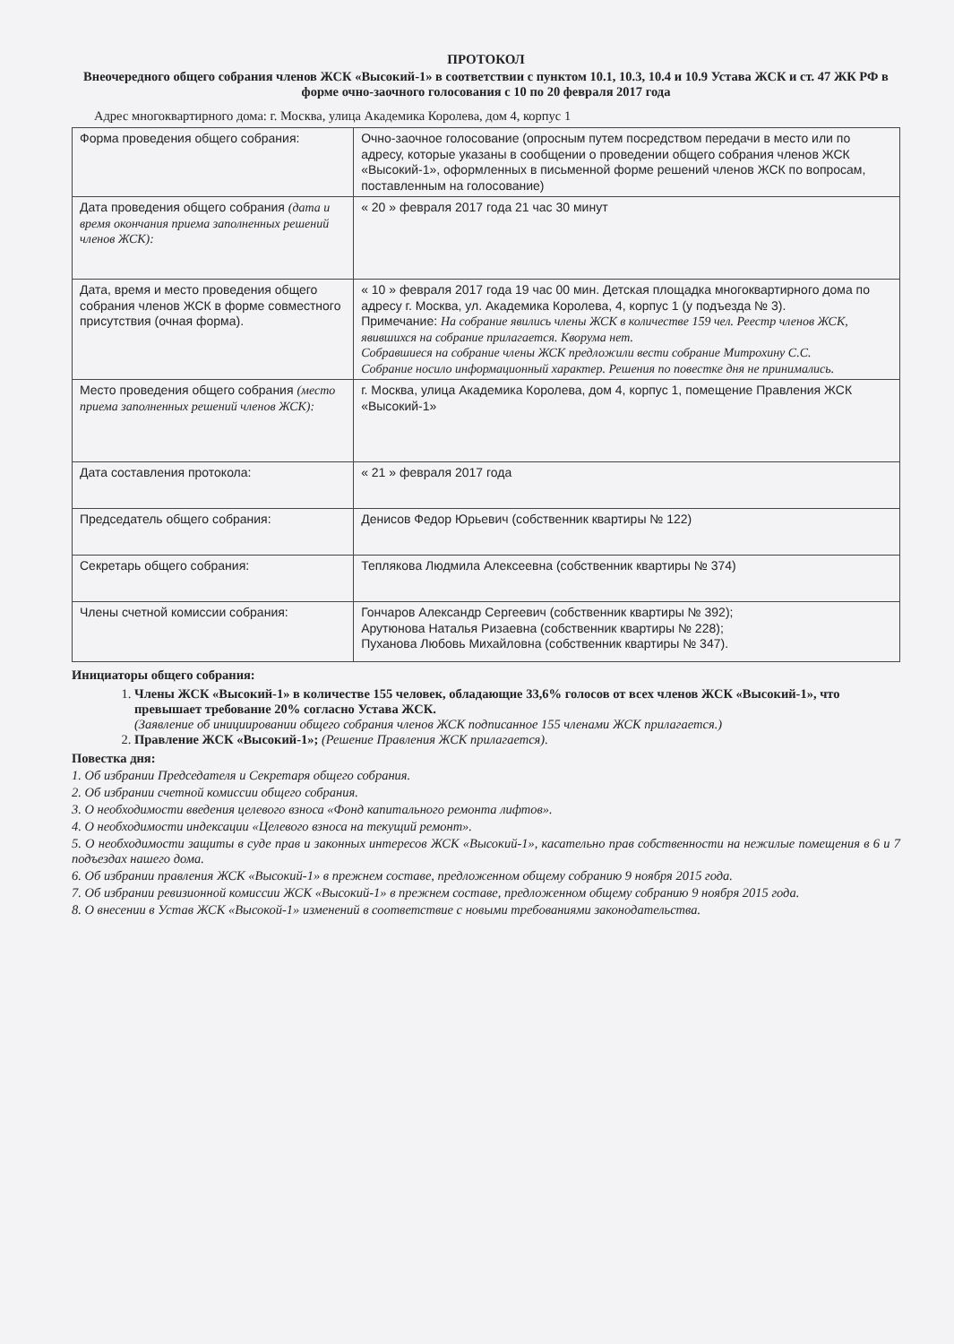ПРОТОКОЛ
Внеочередного общего собрания членов ЖСК «Высокий-1» в соответствии с пунктом 10.1, 10.3, 10.4 и 10.9 Устава ЖСК и ст. 47 ЖК РФ в форме очно-заочного голосования с 10 по 20 февраля 2017 года
Адрес многоквартирного дома: г. Москва, улица Академика Королева, дом 4, корпус 1
| Форма проведения общего собрания: | Очно-заочное голосование (опросным путем посредством передачи в место или по адресу, которые указаны в сообщении о проведении общего собрания членов ЖСК «Высокий-1», оформленных в письменной форме решений членов ЖСК по вопросам, поставленным на голосование) |
| Дата проведения общего собрания (дата и время окончания приема заполненных решений членов ЖСК): | « 20 » февраля 2017 года 21 час 30 минут |
| Дата, время и место проведения общего собрания членов ЖСК в форме совместного присутствия (очная форма). | « 10 » февраля 2017 года 19 час 00 мин. Детская площадка многоквартирного дома по адресу г. Москва, ул. Академика Королева, 4, корпус 1 (у подъезда № 3). Примечание: На собрание явились члены ЖСК в количестве 159 чел. Реестр членов ЖСК, явившихся на собрание прилагается. Кворума нет. Собравшиеся на собрание члены ЖСК предложили вести собрание Митрохину С.С. Собрание носило информационный характер. Решения по повестке дня не принимались. |
| Место проведения общего собрания (место приема заполненных решений членов ЖСК): | г. Москва, улица Академика Королева, дом 4, корпус 1, помещение Правления ЖСК «Высокий-1» |
| Дата составления протокола: | « 21 » февраля 2017 года |
| Председатель общего собрания: | Денисов Федор Юрьевич (собственник квартиры № 122) |
| Секретарь общего собрания: | Теплякова Людмила Алексеевна (собственник квартиры № 374) |
| Члены счетной комиссии собрания: | Гончаров Александр Сергеевич (собственник квартиры № 392); Арутюнова Наталья Ризаевна (собственник квартиры № 228); Пуханова Любовь Михайловна (собственник квартиры № 347). |
Инициаторы общего собрания:
1. Члены ЖСК «Высокий-1» в количестве 155 человек, обладающие 33,6% голосов от всех членов ЖСК «Высокий-1», что превышает требование 20% согласно Устава ЖСК.
(Заявление об инициировании общего собрания членов ЖСК подписанное 155 членами ЖСК прилагается.)
2. Правление ЖСК «Высокий-1»; (Решение Правления ЖСК прилагается).
Повестка дня:
1. Об избрании Председателя и Секретаря общего собрания.
2. Об избрании счетной комиссии общего собрания.
3. О необходимости введения целевого взноса «Фонд капитального ремонта лифтов».
4. О необходимости индексации «Целевого взноса на текущий ремонт».
5. О необходимости защиты в суде прав и законных интересов ЖСК «Высокий-1», касательно прав собственности на нежилые помещения в 6 и 7 подъездах нашего дома.
6. Об избрании правления ЖСК «Высокий-1» в прежнем составе, предложенном общему собранию 9 ноября 2015 года.
7. Об избрании ревизионной комиссии ЖСК «Высокий-1» в прежнем составе, предложенном общему собранию 9 ноября 2015 года.
8. О внесении в Устав ЖСК «Высокой-1» изменений в соответствие с новыми требованиями законодательства.